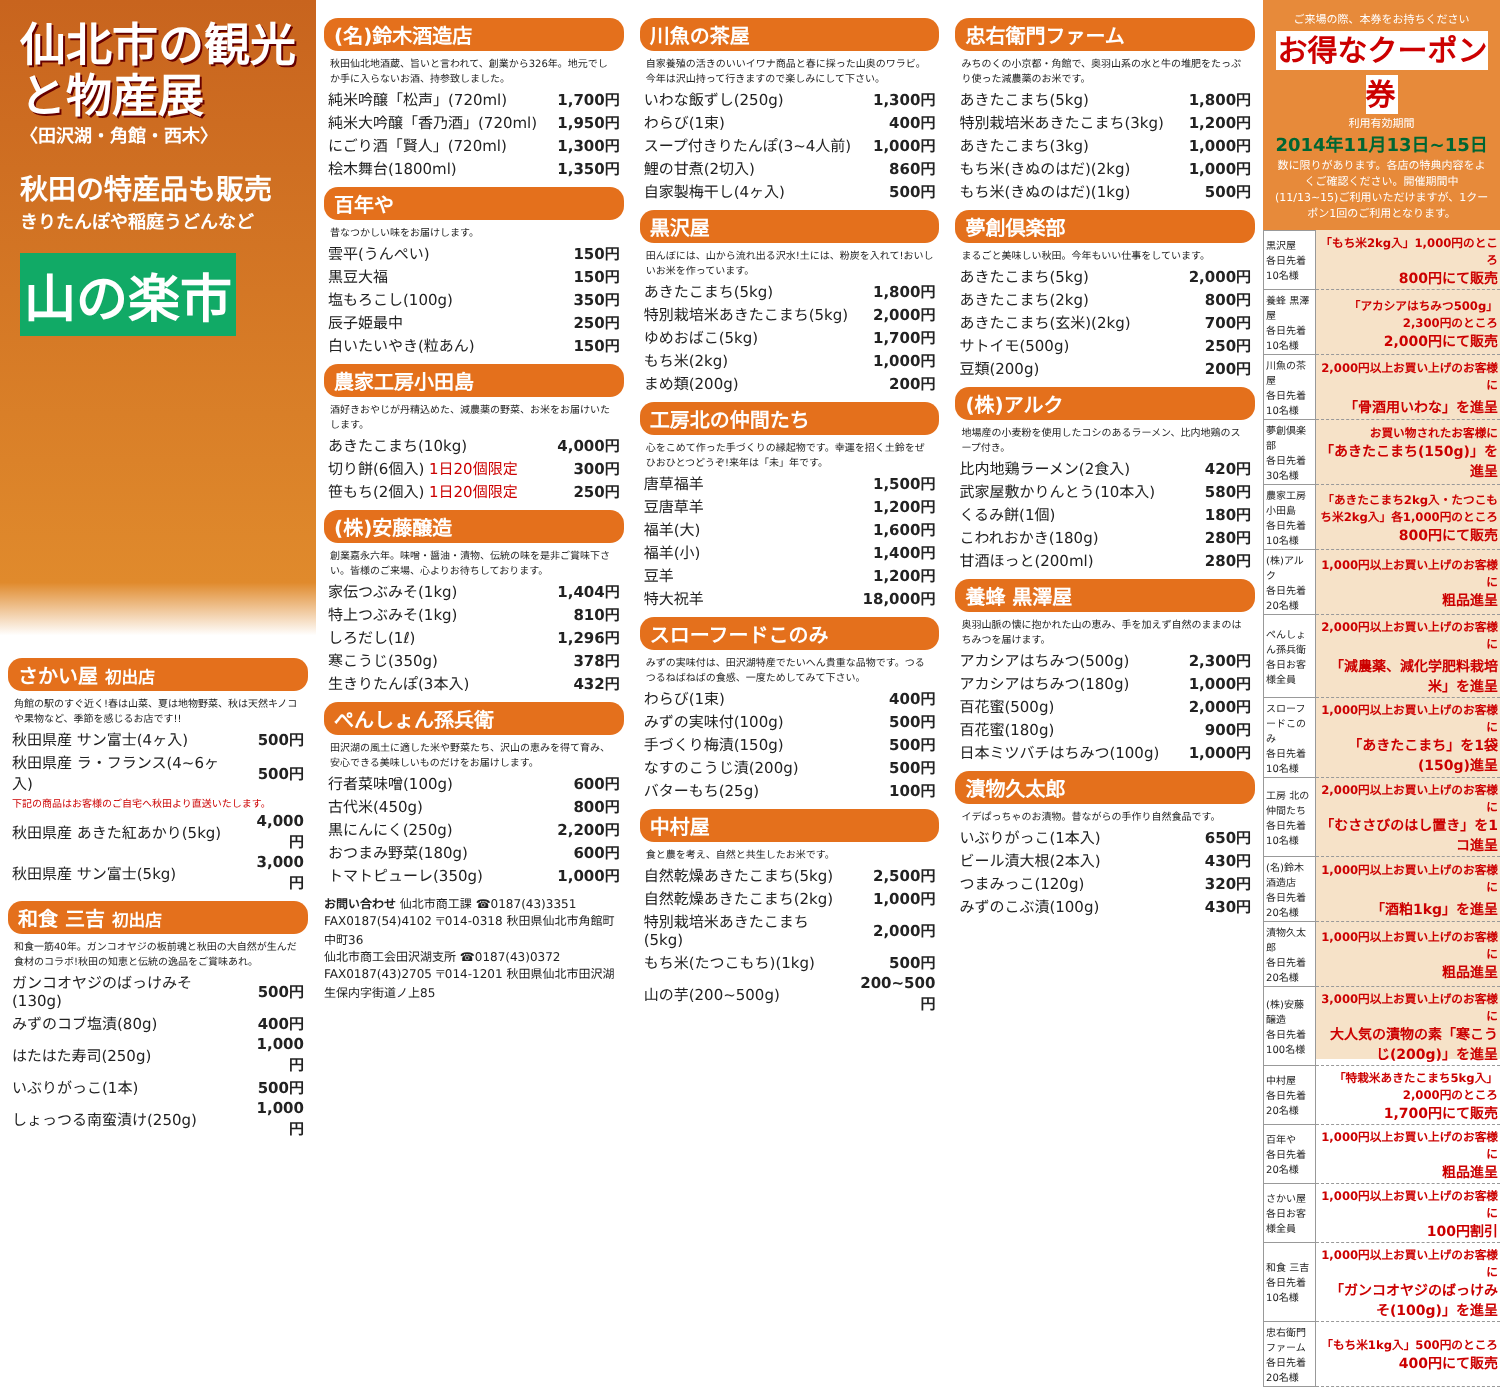仙北市の観光と物産展
〈田沢湖・角館・西木〉
秋田の特産品も販売
きりたんぽや稲庭うどんなど
山の楽市
さかい屋 初出店
角館の駅のすぐ近く!春は山菜、夏は地物野菜、秋は天然キノコや果物など、季節を感じるお店です!!
| 秋田県産 サン富士(4ヶ入) | 500円 |
| 秋田県産 ラ・フランス(4~6ヶ入) | 500円 |
| 下記の商品はお客様のご自宅へ秋田より直送いたします。 | |
| 秋田県産 あきた紅あかり(5kg) | 4,000円 |
| 秋田県産 サン富士(5kg) | 3,000円 |
和食 三吉 初出店
和食一筋40年。ガンコオヤジの板前魂と秋田の大自然が生んだ食材のコラボ!秋田の知恵と伝統の逸品をご賞味あれ。
| ガンコオヤジのばっけみそ(130g) | 500円 |
| みずのコブ塩漬(80g) | 400円 |
| はたはた寿司(250g) | 1,000円 |
| いぶりがっこ(1本) | 500円 |
| しょっつる南蛮漬け(250g) | 1,000円 |
(名)鈴木酒造店
秋田仙北地酒蔵、旨いと言われて、創業から326年。地元でしか手に入らないお酒、持参致しました。
| 純米吟醸「松声」(720ml) | 1,700円 |
| 純米大吟醸「香乃酒」(720ml) | 1,950円 |
| にごり酒「賢人」(720ml) | 1,300円 |
| 桧木舞台(1800ml) | 1,350円 |
百年や
昔なつかしい味をお届けします。
| 雲平(うんぺい) | 150円 |
| 黒豆大福 | 150円 |
| 塩もろこし(100g) | 350円 |
| 辰子姫最中 | 250円 |
| 白いたいやき(粒あん) | 150円 |
農家工房小田島
酒好きおやじが丹精込めた、減農薬の野菜、お米をお届けいたします。
| あきたこまち(10kg) | 4,000円 |
| 切り餅(6個入) 1日20個限定 | 300円 |
| 笹もち(2個入) 1日20個限定 | 250円 |
(株)安藤醸造
創業嘉永六年。味噌・醤油・漬物、伝統の味を是非ご賞味下さい。皆様のご来場、心よりお待ちしております。
| 家伝つぶみそ(1kg) | 1,404円 |
| 特上つぶみそ(1kg) | 810円 |
| しろだし(1ℓ) | 1,296円 |
| 寒こうじ(350g) | 378円 |
| 生きりたんぽ(3本入) | 432円 |
ぺんしょん孫兵衛
田沢湖の風土に適した米や野菜たち、沢山の恵みを得て育み、安心できる美味しいものだけをお届けします。
| 行者菜味噌(100g) | 600円 |
| 古代米(450g) | 800円 |
| 黒にんにく(250g) | 2,200円 |
| おつまみ野菜(180g) | 600円 |
| トマトピューレ(350g) | 1,000円 |
お問い合わせ 仙北市商工課 ☎0187(43)3351 FAX0187(54)4102 〒014-0318 秋田県仙北市角館町中町36
仙北市商工会田沢湖支所 ☎0187(43)0372 FAX0187(43)2705 〒014-1201 秋田県仙北市田沢湖生保内字街道ノ上85
川魚の茶屋
自家養殖の活きのいいイワナ商品と春に採った山奥のワラビ。今年は沢山持って行きますので楽しみにして下さい。
| いわな飯ずし(250g) | 1,300円 |
| わらび(1束) | 400円 |
| スープ付きりたんぽ(3~4人前) | 1,000円 |
| 鯉の甘煮(2切入) | 860円 |
| 自家製梅干し(4ヶ入) | 500円 |
黒沢屋
田んぼには、山から流れ出る沢水!土には、粉炭を入れて!おいしいお米を作っています。
| あきたこまち(5kg) | 1,800円 |
| 特別栽培米あきたこまち(5kg) | 2,000円 |
| ゆめおばこ(5kg) | 1,700円 |
| もち米(2kg) | 1,000円 |
| まめ類(200g) | 200円 |
工房北の仲間たち
心をこめて作った手づくりの縁起物です。幸運を招く土鈴をぜひおひとつどうぞ!来年は「未」年です。
| 唐草福羊 | 1,500円 |
| 豆唐草羊 | 1,200円 |
| 福羊(大) | 1,600円 |
| 福羊(小) | 1,400円 |
| 豆羊 | 1,200円 |
| 特大祝羊 | 18,000円 |
スローフードこのみ
みずの実味付は、田沢湖特産でたいへん貴重な品物です。つるつるねばねばの食感、一度ためしてみて下さい。
| わらび(1束) | 400円 |
| みずの実味付(100g) | 500円 |
| 手づくり梅漬(150g) | 500円 |
| なすのこうじ漬(200g) | 500円 |
| バターもち(25g) | 100円 |
中村屋
食と農を考え、自然と共生したお米です。
| 自然乾燥あきたこまち(5kg) | 2,500円 |
| 自然乾燥あきたこまち(2kg) | 1,000円 |
| 特別栽培米あきたこまち(5kg) | 2,000円 |
| もち米(たつこもち)(1kg) | 500円 |
| 山の芋(200~500g) | 200~500円 |
忠右衛門ファーム
みちのくの小京都・角館で、奥羽山系の水と牛の堆肥をたっぷり使った減農薬のお米です。
| あきたこまち(5kg) | 1,800円 |
| 特別栽培米あきたこまち(3kg) | 1,200円 |
| あきたこまち(3kg) | 1,000円 |
| もち米(きぬのはだ)(2kg) | 1,000円 |
| もち米(きぬのはだ)(1kg) | 500円 |
夢創倶楽部
まるごと美味しい秋田。今年もいい仕事をしています。
| あきたこまち(5kg) | 2,000円 |
| あきたこまち(2kg) | 800円 |
| あきたこまち(玄米)(2kg) | 700円 |
| サトイモ(500g) | 250円 |
| 豆類(200g) | 200円 |
(株)アルク
地場産の小麦粉を使用したコシのあるラーメン、比内地鶏のスープ付き。
| 比内地鶏ラーメン(2食入) | 420円 |
| 武家屋敷かりんとう(10本入) | 580円 |
| くるみ餅(1個) | 180円 |
| こわれおかき(180g) | 280円 |
| 甘酒ほっと(200ml) | 280円 |
養蜂 黒澤屋
奥羽山脈の懐に抱かれた山の恵み、手を加えず自然のままのはちみつを届けます。
| アカシアはちみつ(500g) | 2,300円 |
| アカシアはちみつ(180g) | 1,000円 |
| 百花蜜(500g) | 2,000円 |
| 百花蜜(180g) | 900円 |
| 日本ミツバチはちみつ(100g) | 1,000円 |
漬物久太郎
イデぱっちゃのお漬物。昔ながらの手作り自然食品です。
| いぶりがっこ(1本入) | 650円 |
| ビール漬大根(2本入) | 430円 |
| つまみっこ(120g) | 320円 |
| みずのこぶ漬(100g) | 430円 |
ご来場の際、本券をお持ちください
お得なクーポン券
利用有効期間
2014年11月13日~15日
数に限りがあります。各店の特典内容をよくご確認ください。開催期間中(11/13~15)ご利用いただけますが、1クーポン1回のご利用となります。
| 黒沢屋 各日先着10名様 | 「もち米2kg入」1,000円のところ 800円にて販売 |
| 養蜂 黒澤屋 各日先着10名様 | 「アカシアはちみつ500g」2,300円のところ 2,000円にて販売 |
| 川魚の茶屋 各日先着10名様 | 2,000円以上お買い上げのお客様に 「骨酒用いわな」を進呈 |
| 夢創倶楽部 各日先着30名様 | お買い物されたお客様に 「あきたこまち(150g)」を進呈 |
| 農家工房 小田島 各日先着10名様 | 「あきたこまち2kg入・たつこもち米2kg入」各1,000円のところ 800円にて販売 |
| (株)アルク 各日先着20名様 | 1,000円以上お買い上げのお客様に 粗品進呈 |
| ぺんしょん孫兵衛 各日お客様全員 | 2,000円以上お買い上げのお客様に 「減農薬、減化学肥料栽培米」を進呈 |
| スローフードこのみ 各日先着10名様 | 1,000円以上お買い上げのお客様に 「あきたこまち」を1袋(150g)進呈 |
| 工房 北の仲間たち 各日先着10名様 | 2,000円以上お買い上げのお客様に 「むささびのはし置き」を1コ進呈 |
| (名)鈴木酒造店 各日先着20名様 | 1,000円以上お買い上げのお客様に 「酒粕1kg」を進呈 |
| 漬物久太郎 各日先着20名様 | 1,000円以上お買い上げのお客様に 粗品進呈 |
| (株)安藤醸造 各日先着100名様 | 3,000円以上お買い上げのお客様に 大人気の漬物の素「寒こうじ(200g)」を進呈 |
| 中村屋 各日先着20名様 | 「特栽米あきたこまち5kg入」2,000円のところ 1,700円にて販売 |
| 百年や 各日先着20名様 | 1,000円以上お買い上げのお客様に 粗品進呈 |
| さかい屋 各日お客様全員 | 1,000円以上お買い上げのお客様に 100円割引 |
| 和食 三吉 各日先着10名様 | 1,000円以上お買い上げのお客様に 「ガンコオヤジのばっけみそ(100g)」を進呈 |
| 忠右衛門ファーム 各日先着20名様 | 「もち米1kg入」500円のところ 400円にて販売 |